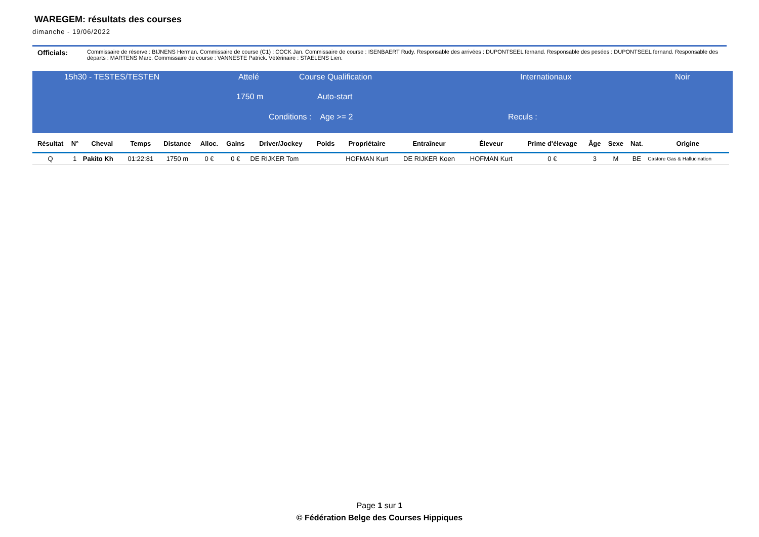WAREGEM: résultats des courses
dimanche - 19/06/2022
Officials: Commissaire de réserve : BIJNENS Herman. Commissaire de course (C1) : COCK Jan. Commissaire de course : ISENBAERT Rudy. Responsable des arrivées : DUPONTSEEL fernand. Responsable des pesées : DUPONTSEEL fernand. Responsable des départs : MARTENS Marc. Commissaire de course : VANNESTE Patrick. Vétérinaire : STAELENS Lien.
15h30 - TESTES/TESTEN Attelé Course Qualification Internationaux Noir
1750 m Auto-start
Conditions : Age >= 2 Reculs :
| Résultat | N° | Cheval | Temps | Distance | Alloc. | Gains | Driver/Jockey | Poids | Propriétaire | Entraîneur | Éleveur | Prime d'élevage | Âge | Sexe | Nat. | Origine |
| --- | --- | --- | --- | --- | --- | --- | --- | --- | --- | --- | --- | --- | --- | --- | --- | --- |
| Q | 1 | Pakito Kh | 01:22:81 | 1750 m | 0 € | 0 € | DE RIJKER Tom | | HOFMAN Kurt | DE RIJKER Koen | HOFMAN Kurt | 0 € | 3 | M | BE | Castore Gas & Hallucination |
Page 1 sur 1
© Fédération Belge des Courses Hippiques